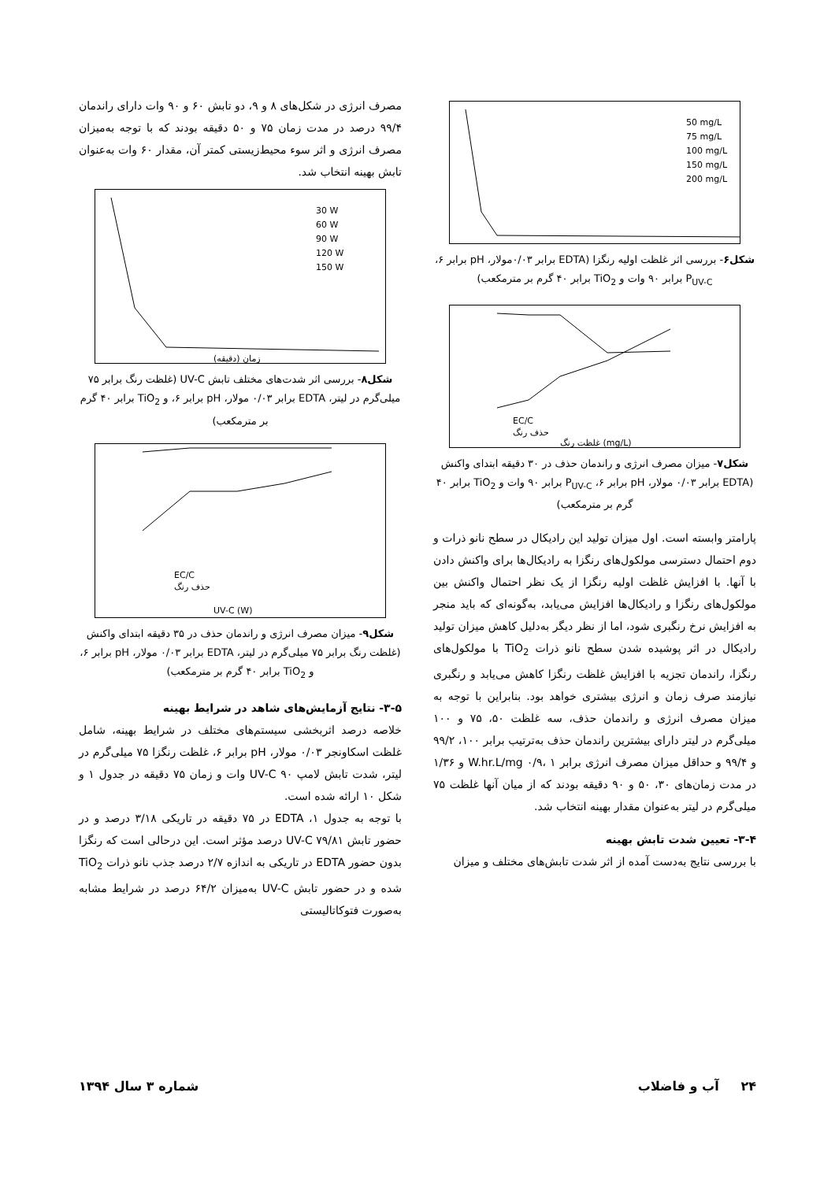50 mg/L
75 mg/L
100 mg/L
150 mg/L
200 mg/L
شکل۶- بررسی اثر غلظت اولیه رنگزا (EDTA برابر ۰/۰۳مولار، pH برابر ۶، P<sub>UV-C</sub> برابر ۹۰ وات و TiO<sub>2</sub> برابر ۴۰ گرم بر مترمکعب)
EC/C
حذف رنگ
غلظت رنگ (mg/L)
شکل۷- میزان مصرف انرژی و راندمان حذف در ۳۰ دقیقه ابتدای واکنش (EDTA برابر ۰/۰۳ مولار، pH برابر ۶، P<sub>UV-C</sub> برابر ۹۰ وات و TiO<sub>2</sub> برابر ۴۰ گرم بر مترمکعب)
پارامتر وابسته است. اول میزان تولید این رادیکال در سطح نانو ذرات و دوم احتمال دسترسی مولکول‌های رنگزا به رادیکال‌ها برای واکنش دادن با آنها. با افزایش غلظت اولیه رنگزا از یک نظر احتمال واکنش بین مولکول‌های رنگزا و رادیکال‌ها افزایش می‌یابد، به‌گونه‌ای که باید منجر به افزایش نرخ رنگبری شود، اما از نظر دیگر به‌دلیل کاهش میزان تولید رادیکال در اثر پوشیده شدن سطح نانو ذرات TiO<sub>2</sub> با مولکول‌های رنگزا، راندمان تجزیه با افزایش غلظت رنگزا کاهش می‌یابد و رنگبری نیازمند صرف زمان و انرژی بیشتری خواهد بود. بنابراین با توجه به میزان مصرف انرژی و راندمان حذف، سه غلظت ۵۰، ۷۵ و ۱۰۰ میلی‌گرم در لیتر دارای بیشترین راندمان حذف به‌ترتیب برابر ۱۰۰، ۹۹/۲ و ۹۹/۴ و حداقل میزان مصرف انرژی برابر W.hr.L/mg ۰/۹، ۱ و ۱/۳۶ در مدت زمان‌های ۳۰، ۵۰ و ۹۰ دقیقه بودند که از میان آنها غلظت ۷۵ میلی‌گرم در لیتر به‌عنوان مقدار بهینه انتخاب شد.
۳-۴- تعیین شدت تابش بهینه
با بررسی نتایج به‌دست آمده از اثر شدت تابش‌های مختلف و میزان
مصرف انرژی در شکل‌های ۸ و ۹، دو تابش ۶۰ و ۹۰ وات دارای راندمان ۹۹/۴ درصد در مدت زمان ۷۵ و ۵۰ دقیقه بودند که با توجه به‌میزان مصرف انرژی و اثر سوء محیط‌زیستی کمتر آن، مقدار ۶۰ وات به‌عنوان تابش بهینه انتخاب شد.
30 W
60 W
90 W
120 W
150 W
زمان (دقیقه)
شکل۸- بررسی اثر شدت‌های مختلف تابش UV-C (غلظت رنگ برابر ۷۵ میلی‌گرم در لیتر، EDTA برابر ۰/۰۳ مولار، pH برابر ۶، و TiO<sub>2</sub> برابر ۴۰ گرم بر مترمکعب)
EC/C
حذف رنگ
UV-C (W)
شکل۹- میزان مصرف انرژی و راندمان حذف در ۳۵ دقیقه ابتدای واکنش (غلظت رنگ برابر ۷۵ میلی‌گرم در لیتر، EDTA برابر ۰/۰۳ مولار، pH برابر ۶، و TiO<sub>2</sub> برابر ۴۰ گرم بر مترمکعب)
۳-۵- نتایج آزمایش‌های شاهد در شرایط بهینه
خلاصه درصد اثربخشی سیستم‌های مختلف در شرایط بهینه، شامل غلظت اسکاونجر ۰/۰۳ مولار، pH برابر ۶، غلظت رنگزا ۷۵ میلی‌گرم در لیتر، شدت تابش لامپ UV-C ۹۰ وات و زمان ۷۵ دقیقه در جدول ۱ و شکل ۱۰ ارائه شده است.
با توجه به جدول ۱، EDTA در ۷۵ دقیقه در تاریکی ۳/۱۸ درصد و در حضور تابش UV-C ۷۹/۸۱ درصد مؤثر است. این درحالی است که رنگزا بدون حضور EDTA در تاریکی به اندازه ۲/۷ درصد جذب نانو ذرات TiO<sub>2</sub> شده و در حضور تابش UV-C به‌میزان ۶۴/۲ درصد در شرایط مشابه به‌صورت فتوکاتالیستی
۲۴ آب و فاضلاب شماره ۳ سال ۱۳۹۴